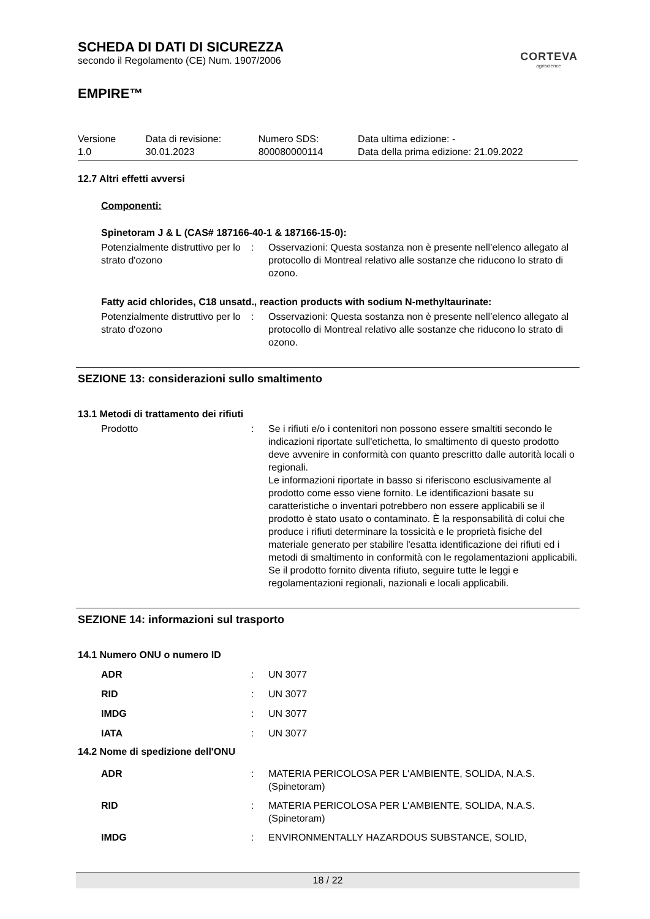CORTEVA
agriscience
SCHEDA DI DATI DI SICUREZZA
secondo il Regolamento (CE) Num. 1907/2006
EMPIRE™
| Versione 1.0 | Data di revisione: 30.01.2023 | Numero SDS: 800080000114 | Data ultima edizione: - Data della prima edizione: 21.09.2022 |
12.7 Altri effetti avversi
Componenti:
Spinetoram J & L (CAS# 187166-40-1 & 187166-15-0):
| Potenzialmente distruttivo per lo strato d'ozono | : | Osservazioni: Questa sostanza non è presente nell’elenco allegato al protocollo di Montreal relativo alle sostanze che riducono lo strato di ozono. |
Fatty acid chlorides, C18 unsatd., reaction products with sodium N-methyltaurinate:
| Potenzialmente distruttivo per lo strato d'ozono | : | Osservazioni: Questa sostanza non è presente nell’elenco allegato al protocollo di Montreal relativo alle sostanze che riducono lo strato di ozono. |
SEZIONE 13: considerazioni sullo smaltimento
13.1 Metodi di trattamento dei rifiuti
| Prodotto | : | Se i rifiuti e/o i contenitori non possono essere smaltiti secondo le indicazioni riportate sull'etichetta, lo smaltimento di questo prodotto deve avvenire in conformità con quanto prescritto dalle autorità locali o regionali. Le informazioni riportate in basso si riferiscono esclusivamente al prodotto come esso viene fornito. Le identificazioni basate su caratteristiche o inventari potrebbero non essere applicabili se il prodotto è stato usato o contaminato. È la responsabilità di colui che produce i rifiuti determinare la tossicità e le proprietà fisiche del materiale generato per stabilire l'esatta identificazione dei rifiuti ed i metodi di smaltimento in conformità con le regolamentazioni applicabili. Se il prodotto fornito diventa rifiuto, seguire tutte le leggi e regolamentazioni regionali, nazionali e locali applicabili. |
SEZIONE 14: informazioni sul trasporto
14.1 Numero ONU o numero ID
| ADR | : | UN 3077 |
| RID | : | UN 3077 |
| IMDG | : | UN 3077 |
| IATA | : | UN 3077 |
14.2 Nome di spedizione dell'ONU
| ADR | : | MATERIA PERICOLOSA PER L'AMBIENTE, SOLIDA, N.A.S. (Spinetoram) |
| RID | : | MATERIA PERICOLOSA PER L'AMBIENTE, SOLIDA, N.A.S. (Spinetoram) |
| IMDG | : | ENVIRONMENTALLY HAZARDOUS SUBSTANCE, SOLID, |
18 / 22